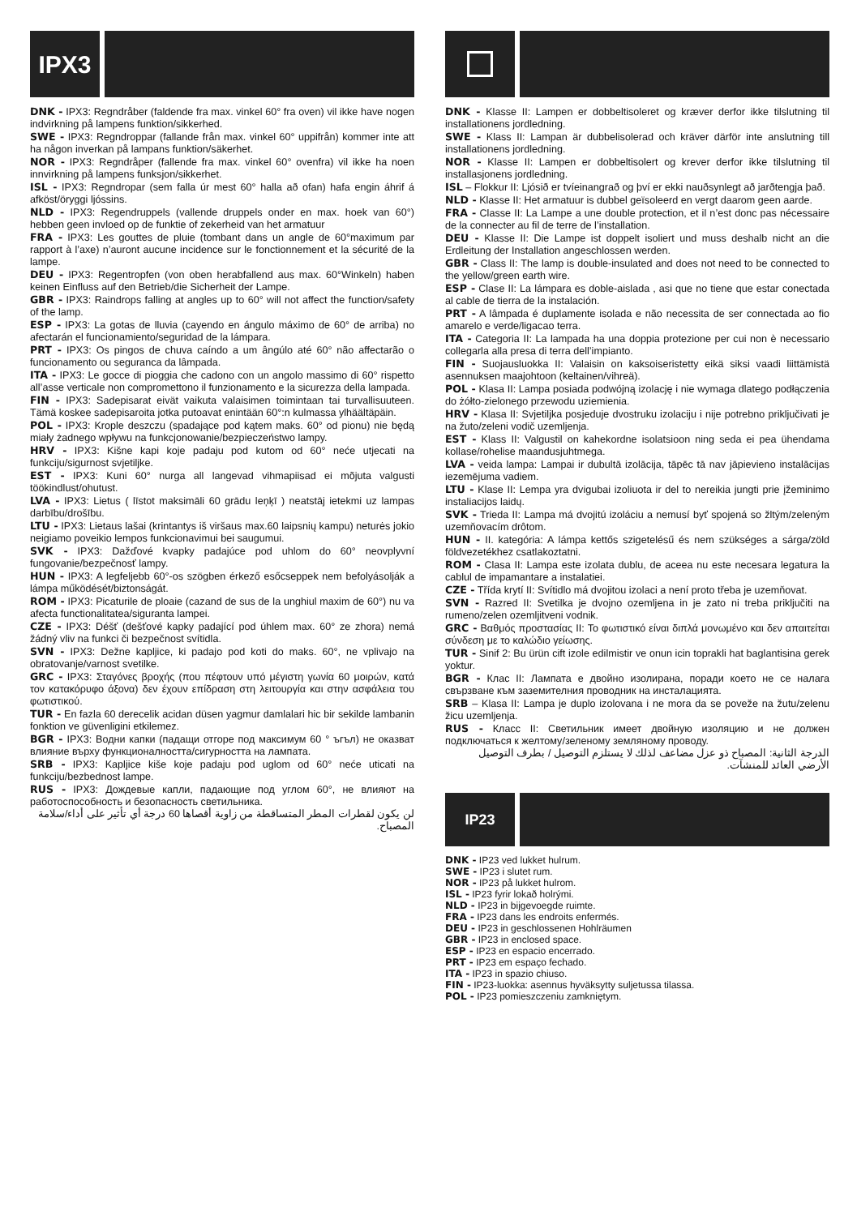IPX3
DNK - IPX3: Regndråber (faldende fra max. vinkel 60° fra oven) vil ikke have nogen indvirkning på lampens funktion/sikkerhed.
SWE - IPX3: Regndroppar (fallande från max. vinkel 60° uppifrån) kommer inte att ha någon inverkan på lampans funktion/säkerhet.
NOR - IPX3: Regndråper (fallende fra max. vinkel 60° ovenfra) vil ikke ha noen innvirkning på lampens funksjon/sikkerhet.
ISL - IPX3: Regndropar (sem falla úr mest 60° halla að ofan) hafa engin áhrif á afköst/öryggi ljóssins.
NLD - IPX3: Regendruppels (vallende druppels onder en max. hoek van 60°) hebben geen invloed op de funktie of zekerheid van het armatuur
FRA - IPX3: Les gouttes de pluie (tombant dans un angle de 60°maximum par rapport à l’axe) n’auront aucune incidence sur le fonctionnement et la sécurité de la lampe.
DEU - IPX3: Regentropfen (von oben herabfallend aus max. 60°Winkeln) haben keinen Einfluss auf den Betrieb/die Sicherheit der Lampe.
GBR - IPX3: Raindrops falling at angles up to 60° will not affect the function/safety of the lamp.
ESP - IPX3: La gotas de lluvia (cayendo en ángulo máximo de 60° de arriba) no afectarán el funcionamiento/seguridad de la lámpara.
PRT - IPX3: Os pingos de chuva caíndo a um ângúlo até 60° não affectarão o funcionamento ou seguranca da lâmpada.
ITA - IPX3: Le gocce di pioggia che cadono con un angolo massimo di 60° rispetto all’asse verticale non compromettono il funzionamento e la sicurezza della lampada.
FIN - IPX3: Sadepisarat eivät vaikuta valaisimen toimintaan tai turvallisuuteen. Tämä koskee sadepisaroita jotka putoavat enintään 60°:n kulmassa ylhäältäpäin.
POL - IPX3: Krople deszczu (spadające pod kątem maks. 60° od pionu) nie będą miały żadnego wpływu na funkcjonowanie/bezpieczeństwo lampy.
HRV - IPX3: Kišne kapi koje padaju pod kutom od 60° neće utjecati na funkciju/sigurnost svjetiljke.
EST - IPX3: Kuni 60° nurga all langevad vihmapiisad ei mõjuta valgusti töökindlust/ohutust.
LVA - IPX3: Lietus ( līstot maksimāli 60 grādu leņķī ) neatstāj ietekmi uz lampas darbību/drošību.
LTU - IPX3: Lietaus lašai (krintantys iš viršaus max.60 laipsnių kampu) neturės jokio neigiamo poveikio lempos funkcionavimui bei saugumui.
SVK - IPX3: Dažďové kvapky padajúce pod uhlom do 60° neovplyvní fungovanie/bezpečnosť lampy.
HUN - IPX3: A legfeljebb 60°-os szögben érkező esőcseppek nem befolyásolják a lámpa működését/biztonságát.
ROM - IPX3: Picaturile de ploaie (cazand de sus de la unghiul maxim de 60°) nu va afecta functionalitatea/siguranta lampei.
CZE - IPX3: Déšť (dešťové kapky padající pod úhlem max. 60° ze zhora) nemá žádný vliv na funkci či bezpečnost svítidla.
SVN - IPX3: Dežne kapljice, ki padajo pod koti do maks. 60°, ne vplivajo na obratovanje/varnost svetilke.
GRC - IPX3: Σταγόνες βροχής (που πέφτουν υπό μέγιστη γωνία 60 μοιρών, κατά τον κατακόρυφο άξονα) δεν έχουν επίδραση στη λειτουργία και στην ασφάλεια του φωτιστικού.
TUR - En fazla 60 derecelik acidan düsen yagmur damlalari hic bir sekilde lambanin fonktion ve güvenligini etkilemez.
BGR - IPX3: Водни капки (падащи отгоре под максимум 60 ° ъгъл) не оказват влияние върху функционалността/сигурността на лампата.
SRB - IPX3: Kapljice kiše koje padaju pod uglom od 60° neće uticati na funkciju/bezbednost lampe.
RUS - IPX3: Дождевые капли, падающие под углом 60°, не влияют на работоспособность и безопасность светильника.
لن يكون لقطرات المطر المتساقطة من زاوية أقصاها 60 درجة أي تأثير على أداء/سلامة المصباح.
DNK - Klasse II: Lampen er dobbeltisoleret og kræver derfor ikke tilslutning til installationens jordledning.
SWE - Klass II: Lampan är dubbelisolerad och kräver därför inte anslutning till installationens jordledning.
NOR - Klasse II: Lampen er dobbeltisolert og krever derfor ikke tilslutning til installasjonens jordledning.
ISL – Flokkur II: Ljósið er tvíeinangrað og því er ekki nauðsynlegt að jarðtengja það.
NLD - Klasse II: Het armatuur is dubbel geïsoleerd en vergt daarom geen aarde.
FRA - Classe II: La Lampe a une double protection, et il n’est donc pas nécessaire de la connecter au fil de terre de l’installation.
DEU - Klasse II: Die Lampe ist doppelt isoliert und muss deshalb nicht an die Erdleitung der Installation angeschlossen werden.
GBR - Class II: The lamp is double-insulated and does not need to be connected to the yellow/green earth wire.
ESP - Clase II: La lámpara es doble-aislada , asi que no tiene que estar conectada al cable de tierra de la instalación.
PRT - A lâmpada é duplamente isolada e não necessita de ser connectada ao fio amarelo e verde/ligacao terra.
ITA - Categoria II: La lampada ha una doppia protezione per cui non è necessario collegarla alla presa di terra dell’impianto.
FIN - Suojausluokka II: Valaisin on kaksoiseristetty eikä siksi vaadi liittämistä asennuksen maajohtoon (keltainen/vihreä).
POL - Klasa II: Lampa posiada podwójną izolację i nie wymaga dlatego podłączenia do żółto-zielonego przewodu uziemienia.
HRV - Klasa II: Svjetiljka posjeduje dvostruku izolaciju i nije potrebno priključivati je na žuto/zeleni vodič uzemljenja.
EST - Klass II: Valgustil on kahekordne isolatsioon ning seda ei pea ühendama kollase/rohelise maandusjuhtmega.
LVA - veida lampa: Lampai ir dubultā izolācija, tāpēc tā nav jāpievieno instalācijas iezemējuma vadiem.
LTU - Klase II: Lempa yra dvigubai izoliuota ir del to nereikia jungti prie įžeminimo instaliacijos laidų.
SVK - Trieda II: Lampa má dvojitú izoláciu a nemusí byť spojená so žltým/zeleným uzemňovacím drôtom.
HUN - II. kategória: A lámpa kettős szigetelésű és nem szükséges a sárga/zöld földvezetékhez csatlakoztatni.
ROM - Clasa II: Lampa este izolata dublu, de aceea nu este necesara legatura la cablul de impamantare a instalatiei.
CZE - Třída krytí II: Svítidlo má dvojitou izolaci a není proto třeba je uzemňovat.
SVN - Razred II: Svetilka je dvojno ozemljena in je zato ni treba priključiti na rumeno/zelen ozemljitveni vodnik.
GRC - Βαθμός προστασίας II: Το φωτιστικό είναι διπλά μονωμένο και δεν απαιτείται σύνδεση με το καλώδιο γείωσης.
TUR - Sinif 2: Bu ürün cift izole edilmistir ve onun icin toprakli hat baglantisina gerek yoktur.
BGR - Клас II: Лампата е двойно изолирана, поради което не се налага свързване към заземителния проводник на инсталацията.
SRB – Klasa II: Lampa je duplo izolovana i ne mora da se poveže na žutu/zelenu žicu uzemljenja.
RUS - Класс II: Светильник имеет двойную изоляцию и не должен подключаться к желтому/зеленому земляному проводу.
الدرجة الثانية: المصباح ذو عزل مضاعف لذلك لا يستلزم التوصيل / بطرف التوصيل الأرضي العائد للمنشآت.
IP23
DNK - IP23 ved lukket hulrum.
SWE - IP23 i slutet rum.
NOR - IP23 på lukket hulrom.
ISL - IP23 fyrir lokað holrými.
NLD - IP23 in bijgevoegde ruimte.
FRA - IP23 dans les endroits enfermés.
DEU - IP23 in geschlossenen Hohlräumen
GBR - IP23 in enclosed space.
ESP - IP23 en espacio encerrado.
PRT - IP23 em espaço fechado.
ITA - IP23 in spazio chiuso.
FIN - IP23-luokka: asennus hyväksytty suljetussa tilassa.
POL - IP23 pomieszczeniu zamkniętym.